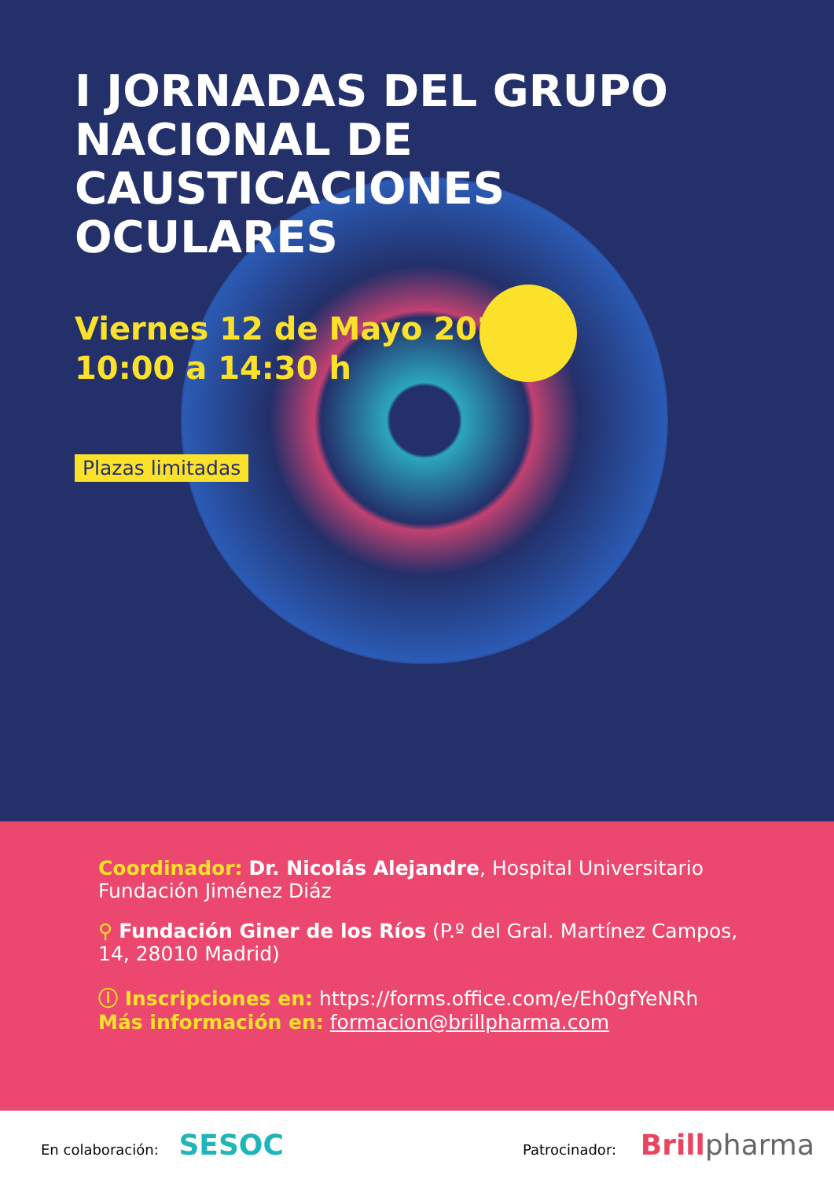I JORNADAS DEL GRUPO
NACIONAL DE CAUSTICACIONES
OCULARES
Viernes 12 de Mayo 2023
10:00 a 14:30 h
Plazas limitadas
Coordinador: Dr. Nicolás Alejandre, Hospital Universitario
Fundación Jiménez Diáz
⚲ Fundación Giner de los Ríos (P.º del Gral. Martínez Campos,
14, 28010 Madrid)
ⓘ Inscripciones en: https://forms.office.com/e/Eh0gfYeNRh
Más información en: formacion@brillpharma.com
En colaboración: SESOC
Patrocinador: Brill pharma